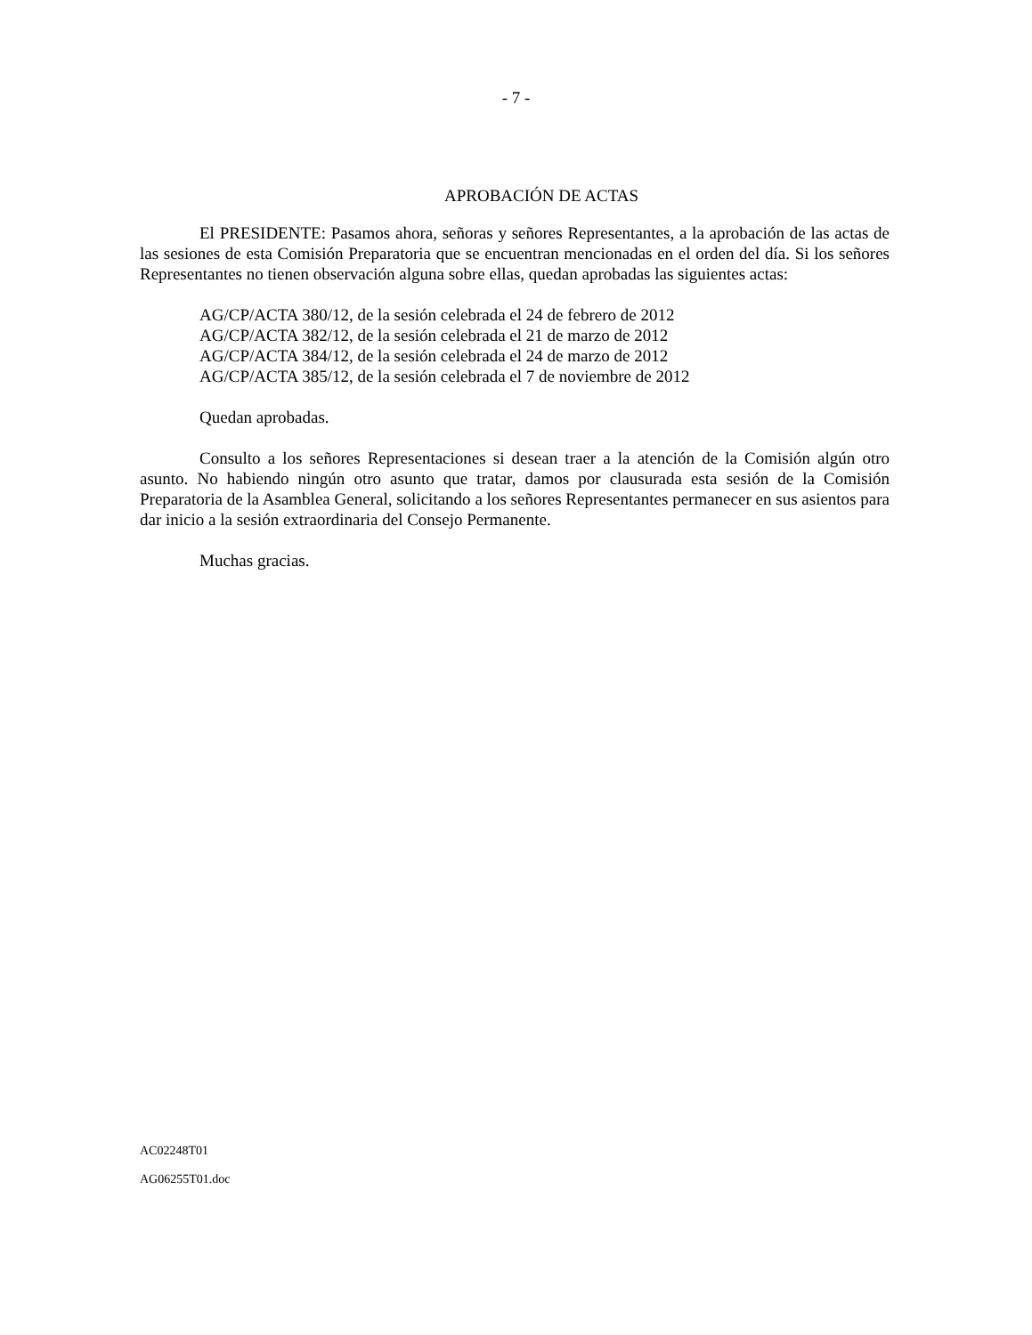- 7 -
APROBACIÓN DE ACTAS
El PRESIDENTE: Pasamos ahora, señoras y señores Representantes, a la aprobación de las actas de las sesiones de esta Comisión Preparatoria que se encuentran mencionadas en el orden del día. Si los señores Representantes no tienen observación alguna sobre ellas, quedan aprobadas las siguientes actas:
AG/CP/ACTA 380/12, de la sesión celebrada el 24 de febrero de 2012
AG/CP/ACTA 382/12, de la sesión celebrada el 21 de marzo de 2012
AG/CP/ACTA 384/12, de la sesión celebrada el 24 de marzo de 2012
AG/CP/ACTA 385/12, de la sesión celebrada el 7 de noviembre de 2012
Quedan aprobadas.
Consulto a los señores Representaciones si desean traer a la atención de la Comisión algún otro asunto. No habiendo ningún otro asunto que tratar, damos por clausurada esta sesión de la Comisión Preparatoria de la Asamblea General, solicitando a los señores Representantes permanecer en sus asientos para dar inicio a la sesión extraordinaria del Consejo Permanente.
Muchas gracias.
AC02248T01
AG06255T01.doc